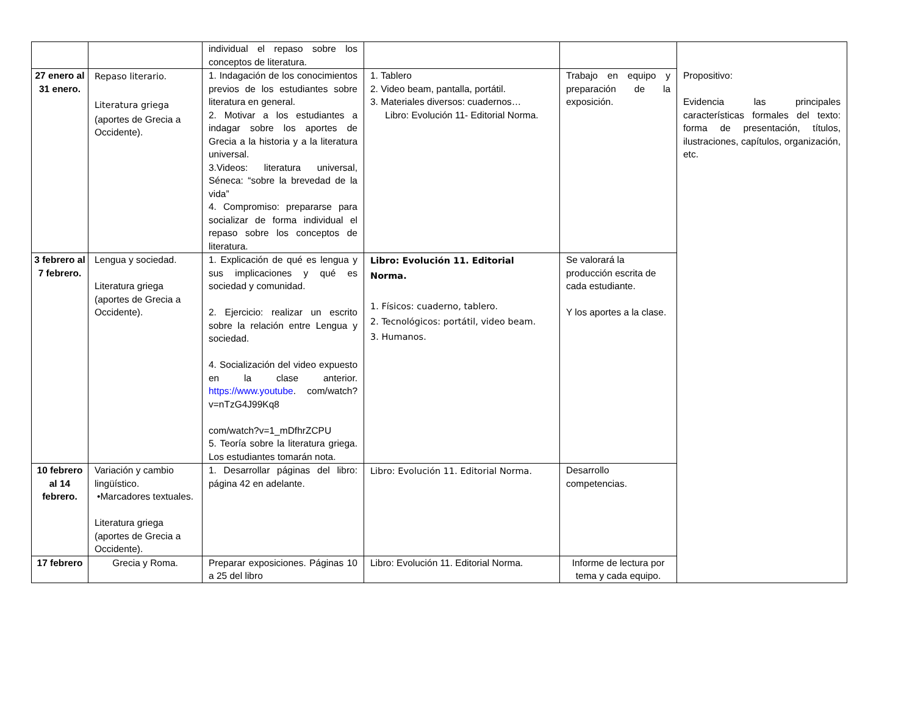| | | individual el repaso sobre los conceptos de literatura. | | | Propositivo: Evidencia las principales características formales del texto: forma de presentación, títulos, ilustraciones, capítulos, organización, etc. |
| 27 enero al 31 enero. | Repaso literario. Literatura griega (aportes de Grecia a Occidente). | 1. Indagación de los conocimientos previos de los estudiantes sobre literatura en general. 2. Motivar a los estudiantes a indagar sobre los aportes de Grecia a la historia y a la literatura universal. 3.Videos: literatura universal, Séneca: “sobre la brevedad de la vida” 4. Compromiso: prepararse para socializar de forma individual el repaso sobre los conceptos de literatura. | 1. Tablero 2. Video beam, pantalla, portátil. 3. Materiales diversos: cuadernos… Libro: Evolución 11- Editorial Norma. | Trabajo en equipo y preparación de la exposición. | |
| 3 febrero al 7 febrero. | Lengua y sociedad. Literatura griega (aportes de Grecia a Occidente). | 1. Explicación de qué es lengua y sus implicaciones y qué es sociedad y comunidad. 2. Ejercicio: realizar un escrito sobre la relación entre Lengua y sociedad. 4. Socialización del video expuesto en la clase anterior. https://www.youtube . com/watch?v=nTzG4J99Kq8 com/watch?v=1_mDfhrZCPU 5. Teoría sobre la literatura griega. Los estudiantes tomarán nota. | Libro: Evolución 11. Editorial Norma. 1. Físicos: cuaderno, tablero. 2. Tecnológicos: portátil, video beam. 3. Humanos. | Se valorará la producción escrita de cada estudiante. Y los aportes a la clase. | |
| 10 febrero al 14 febrero. | Variación y cambio lingüístico. •Marcadores textuales. Literatura griega (aportes de Grecia a Occidente). | 1. Desarrollar páginas del libro: página 42 en adelante. | Libro: Evolución 11. Editorial Norma. | Desarrollo competencias. | |
| 17 febrero | Grecia y Roma. | Preparar exposiciones. Páginas 10 a 25 del libro | Libro: Evolución 11. Editorial Norma. | Informe de lectura por tema y cada equipo. | |